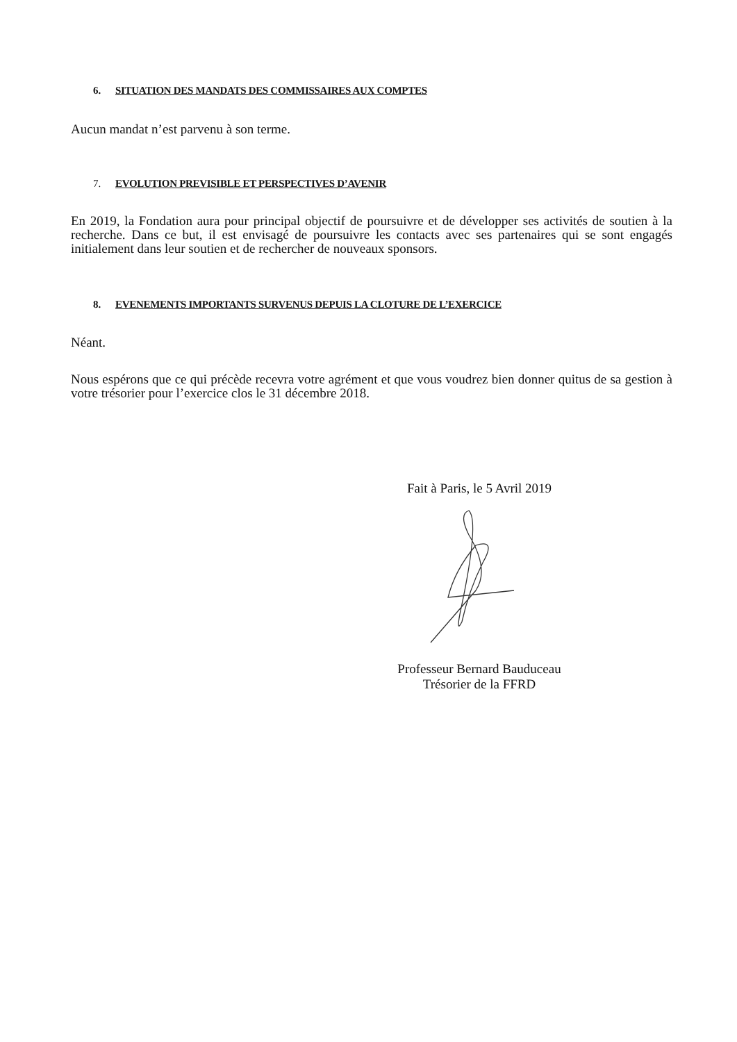6. SITUATION DES MANDATS DES COMMISSAIRES AUX COMPTES
Aucun mandat n’est parvenu à son terme.
7. EVOLUTION PREVISIBLE ET PERSPECTIVES D’AVENIR
En 2019, la Fondation aura pour principal objectif de poursuivre et de développer ses activités de soutien à la recherche. Dans ce but, il est envisagé de poursuivre les contacts avec ses partenaires qui se sont engagés initialement dans leur soutien et de rechercher de nouveaux sponsors.
8. EVENEMENTS IMPORTANTS SURVENUS DEPUIS LA CLOTURE DE L’EXERCICE
Néant.
Nous espérons que ce qui précède recevra votre agrément et que vous voudrez bien donner quitus de sa gestion à votre trésorier pour l’exercice clos le 31 décembre 2018.
Fait à Paris, le 5 Avril 2019
Professeur Bernard Bauduceau
Trésorier de la FFRD